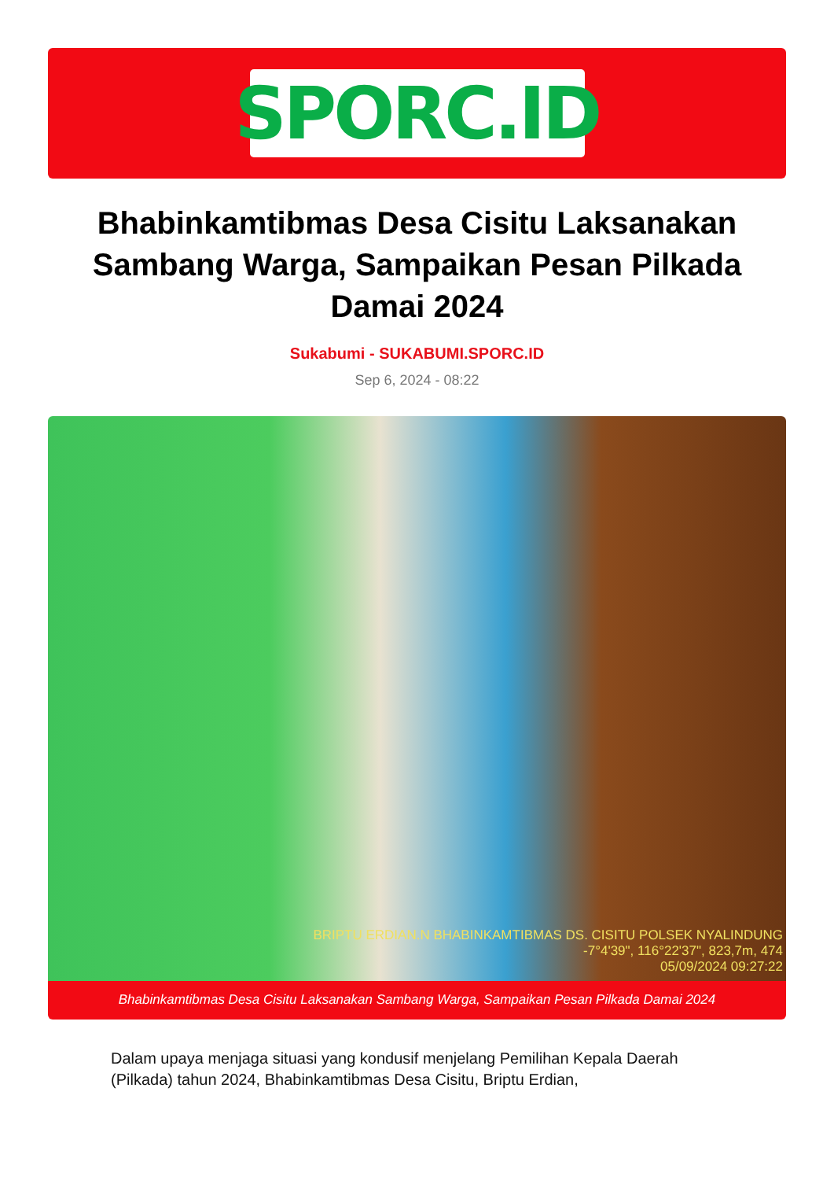SPORC.ID
Bhabinkamtibmas Desa Cisitu Laksanakan Sambang Warga, Sampaikan Pesan Pilkada Damai 2024
Sukabumi - SUKABUMI.SPORC.ID
Sep 6, 2024 - 08:22
BRIPTU ERDIAN.N BHABINKAMTIBMAS DS. CISITU POLSEK NYALINDUNG
-7°4'39", 116°22'37", 823,7m, 474
05/09/2024 09:27:22
Bhabinkamtibmas Desa Cisitu Laksanakan Sambang Warga, Sampaikan Pesan Pilkada Damai 2024
Dalam upaya menjaga situasi yang kondusif menjelang Pemilihan Kepala Daerah (Pilkada) tahun 2024, Bhabinkamtibmas Desa Cisitu, Briptu Erdian,